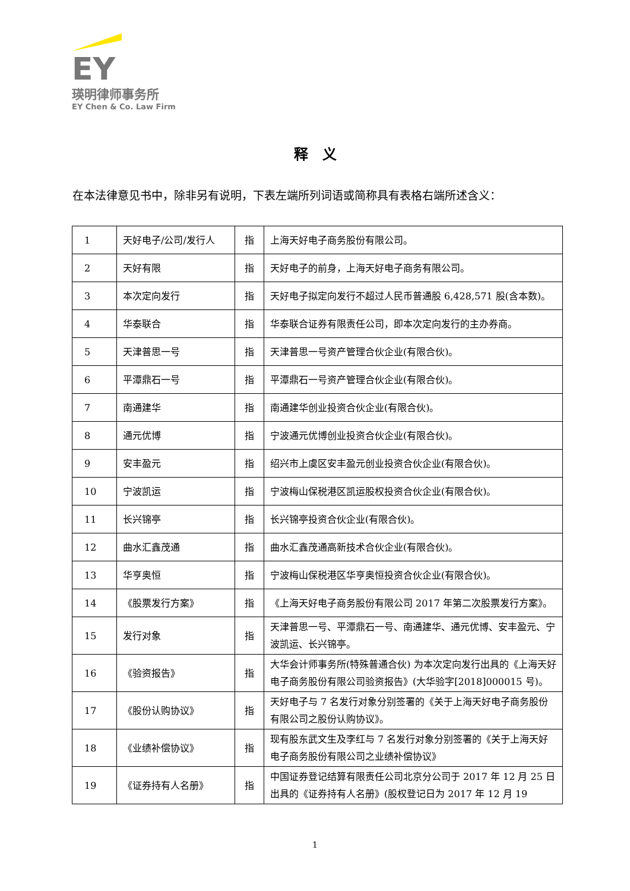EY
瑛明律师事务所
EY Chen & Co. Law Firm
释　义
在本法律意见书中，除非另有说明，下表左端所列词语或简称具有表格右端所述含义：
| 1 | 天好电子/公司/发行人 | 指 | 上海天好电子商务股份有限公司。 |
| 2 | 天好有限 | 指 | 天好电子的前身，上海天好电子商务有限公司。 |
| 3 | 本次定向发行 | 指 | 天好电子拟定向发行不超过人民币普通股 6,428,571 股(含本数)。 |
| 4 | 华泰联合 | 指 | 华泰联合证券有限责任公司，即本次定向发行的主办券商。 |
| 5 | 天津普思一号 | 指 | 天津普思一号资产管理合伙企业(有限合伙)。 |
| 6 | 平潭鼎石一号 | 指 | 平潭鼎石一号资产管理合伙企业(有限合伙)。 |
| 7 | 南通建华 | 指 | 南通建华创业投资合伙企业(有限合伙)。 |
| 8 | 通元优博 | 指 | 宁波通元优博创业投资合伙企业(有限合伙)。 |
| 9 | 安丰盈元 | 指 | 绍兴市上虞区安丰盈元创业投资合伙企业(有限合伙)。 |
| 10 | 宁波凯运 | 指 | 宁波梅山保税港区凯运股权投资合伙企业(有限合伙)。 |
| 11 | 长兴锦亭 | 指 | 长兴锦亭投资合伙企业(有限合伙)。 |
| 12 | 曲水汇鑫茂通 | 指 | 曲水汇鑫茂通高新技术合伙企业(有限合伙)。 |
| 13 | 华亨奥恒 | 指 | 宁波梅山保税港区华亨奥恒投资合伙企业(有限合伙)。 |
| 14 | 《股票发行方案》 | 指 | 《上海天好电子商务股份有限公司 2017 年第二次股票发行方案》。 |
| 15 | 发行对象 | 指 | 天津普思一号、平潭鼎石一号、南通建华、通元优博、安丰盈元、宁波凯运、长兴锦亭。 |
| 16 | 《验资报告》 | 指 | 大华会计师事务所(特殊普通合伙) 为本次定向发行出具的《上海天好电子商务股份有限公司验资报告》(大华验字[2018]000015 号)。 |
| 17 | 《股份认购协议》 | 指 | 天好电子与 7 名发行对象分别签署的《关于上海天好电子商务股份有限公司之股份认购协议》。 |
| 18 | 《业绩补偿协议》 | 指 | 现有股东武文生及李红与 7 名发行对象分别签署的《关于上海天好电子商务股份有限公司之业绩补偿协议》 |
| 19 | 《证券持有人名册》 | 指 | 中国证券登记结算有限责任公司北京分公司于 2017 年 12 月 25 日出具的《证券持有人名册》(股权登记日为 2017 年 12 月 19 |
1